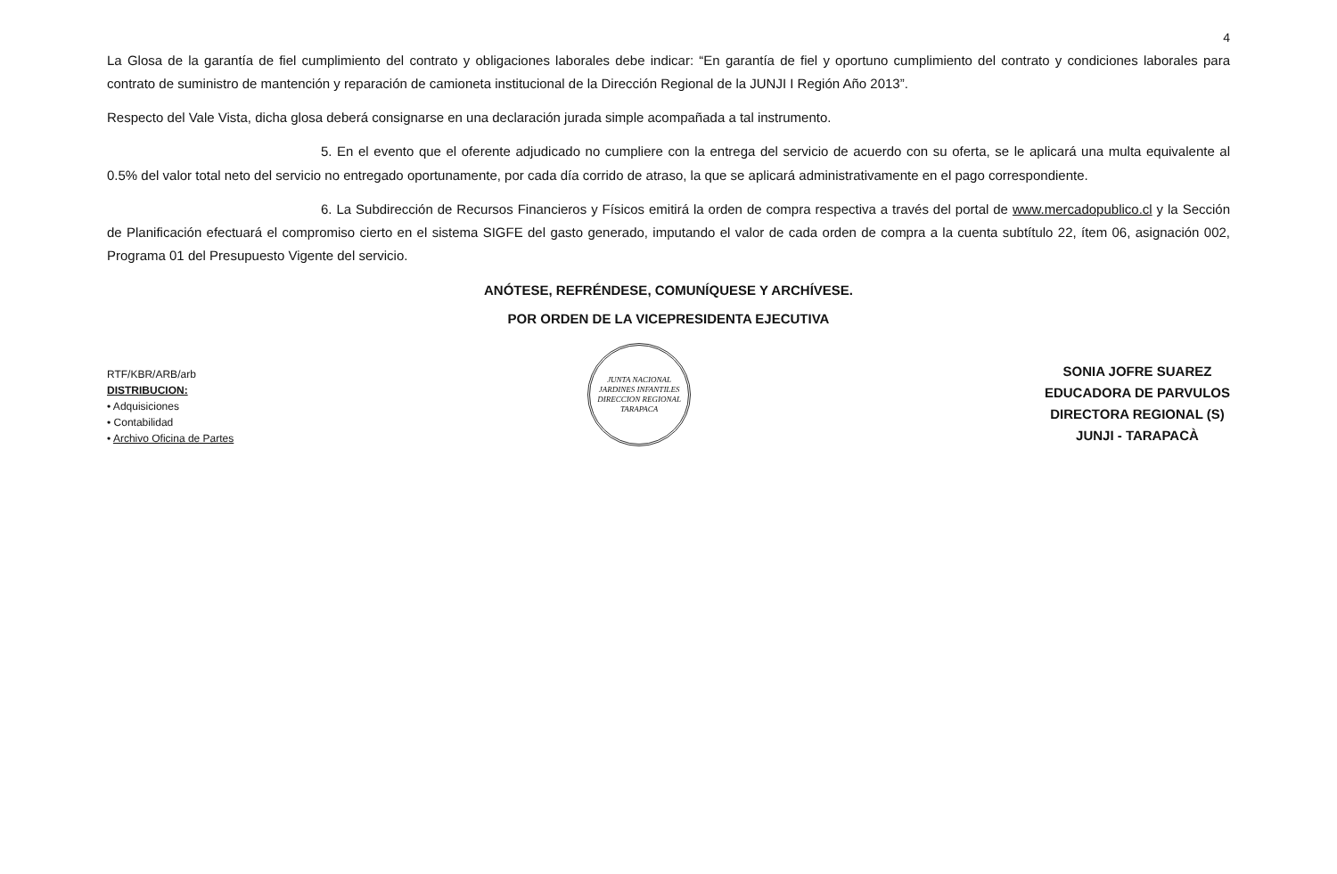4
La Glosa de la garantía de fiel cumplimiento del contrato y obligaciones laborales debe indicar: “En garantía de fiel y oportuno cumplimiento del contrato y condiciones laborales para contrato de suministro de mantención y reparación de camioneta institucional de la Dirección Regional de la JUNJI I Región Año 2013”.
Respecto del Vale Vista, dicha glosa deberá consignarse en una declaración jurada simple acompañada a tal instrumento.
5. En el evento que el oferente adjudicado no cumpliere con la entrega del servicio de acuerdo con su oferta, se le aplicará una multa equivalente al 0.5% del valor total neto del servicio no entregado oportunamente, por cada día corrido de atraso, la que se aplicará administrativamente en el pago correspondiente.
6. La Subdirección de Recursos Financieros y Físicos emitirá la orden de compra respectiva a través del portal de www.mercadopublico.cl y la Sección de Planificación efectuará el compromiso cierto en el sistema SIGFE del gasto generado, imputando el valor de cada orden de compra a la cuenta subtítulo 22, ítem 06, asignación 002, Programa 01 del Presupuesto Vigente del servicio.
ANÓTESE, REFRÉNDESE, COMUNÍQUESE Y ARCHÍVESE.
POR ORDEN DE LA VICEPRESIDENTA EJECUTIVA
RTF/KBR/ARB/arb
DISTRIBUCION:
• Adquisiciones
• Contabilidad
• Archivo Oficina de Partes
JUNTA NACIONAL JARDINES INFANTILES
DIRECCION REGIONAL TARAPACA
SONIA JOFRE SUAREZ
EDUCADORA DE PARVULOS
DIRECTORA REGIONAL (S)
JUNJI - TARAPACÀ